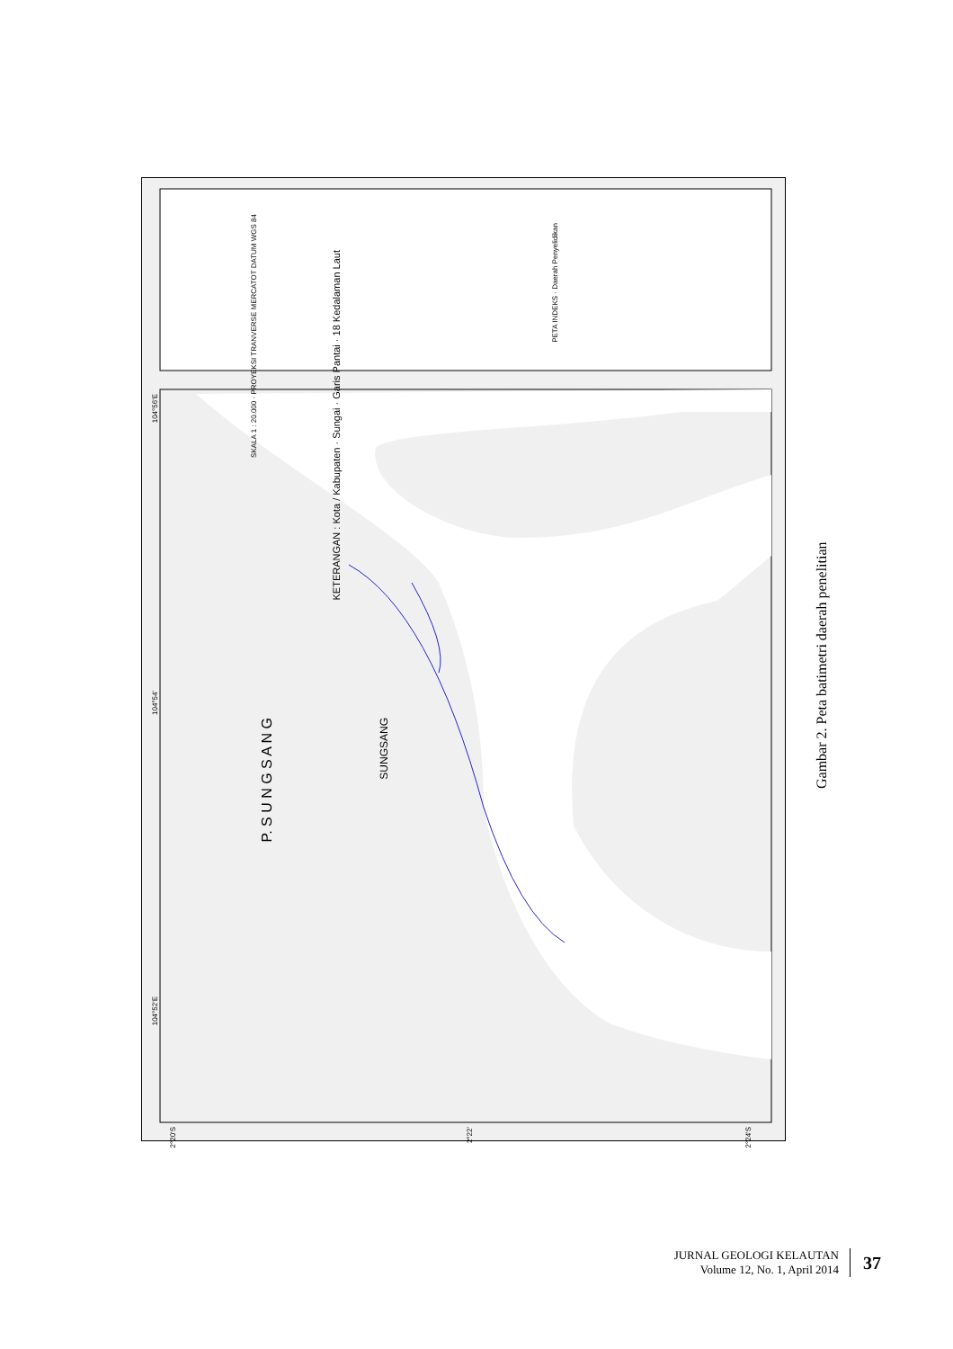P. S U N G S A N G
SUNGSANG
KETERANGAN : Kota / Kabupaten · Sungai · Garis Pantai · 18 Kedalaman Laut
SKALA 1 : 20.000 · PROYEKSI TRANVERSE MERCATOT DATUM WGS 84
PETA INDEKS · Daerah Penyelidikan
104°56'E
104°54'
104°52'E
2°20'S
2°22'
2°24'S
Gambar 2. Peta batimetri daerah penelitian
JURNAL GEOLOGI KELAUTAN
Volume 12, No. 1, April 2014
37